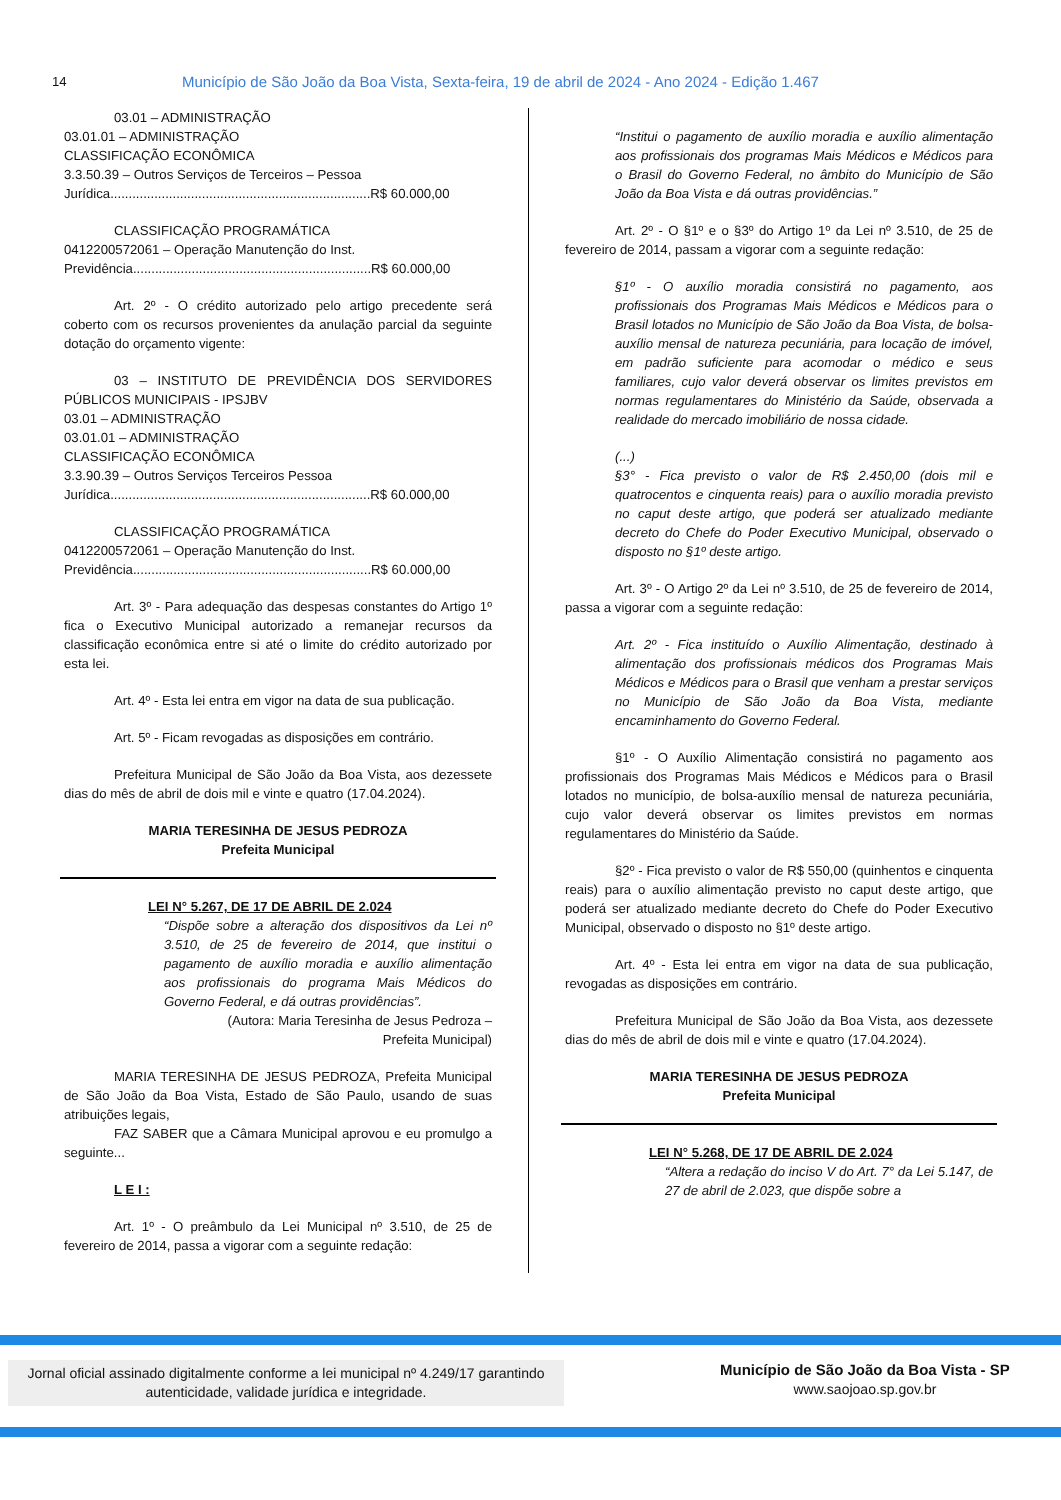14 Município de São João da Boa Vista, Sexta-feira, 19 de abril de 2024 - Ano 2024 - Edição 1.467
03.01 – ADMINISTRAÇÃO
03.01.01 – ADMINISTRAÇÃO
CLASSIFICAÇÃO ECONÔMICA
3.3.50.39 – Outros Serviços de Terceiros – Pessoa
Jurídica.......................................................................R$ 60.000,00
CLASSIFICAÇÃO PROGRAMÁTICA
0412200572061 – Operação Manutenção do Inst.
Previdência.................................................................R$ 60.000,00
Art. 2º - O crédito autorizado pelo artigo precedente será coberto com os recursos provenientes da anulação parcial da seguinte dotação do orçamento vigente:
03 – INSTITUTO DE PREVIDÊNCIA DOS SERVIDORES PÚBLICOS MUNICIPAIS - IPSJBV
03.01 – ADMINISTRAÇÃO
03.01.01 – ADMINISTRAÇÃO
CLASSIFICAÇÃO ECONÔMICA
3.3.90.39 – Outros Serviços Terceiros Pessoa
Jurídica.......................................................................R$ 60.000,00
CLASSIFICAÇÃO PROGRAMÁTICA
0412200572061 – Operação Manutenção do Inst.
Previdência.................................................................R$ 60.000,00
Art. 3º - Para adequação das despesas constantes do Artigo 1º fica o Executivo Municipal autorizado a remanejar recursos da classificação econômica entre si até o limite do crédito autorizado por esta lei.
Art. 4º - Esta lei entra em vigor na data de sua publicação.
Art. 5º - Ficam revogadas as disposições em contrário.
Prefeitura Municipal de São João da Boa Vista, aos dezessete dias do mês de abril de dois mil e vinte e quatro (17.04.2024).
MARIA TERESINHA DE JESUS PEDROZA
Prefeita Municipal
LEI N° 5.267, DE 17 DE ABRIL DE 2.024
“Dispõe sobre a alteração dos dispositivos da Lei nº 3.510, de 25 de fevereiro de 2014, que institui o pagamento de auxílio moradia e auxílio alimentação aos profissionais do programa Mais Médicos do Governo Federal, e dá outras providências”.
(Autora: Maria Teresinha de Jesus Pedroza –
Prefeita Municipal)
MARIA TERESINHA DE JESUS PEDROZA, Prefeita Municipal de São João da Boa Vista, Estado de São Paulo, usando de suas atribuições legais,
FAZ SABER que a Câmara Municipal aprovou e eu promulgo a seguinte...
L E I :
Art. 1º - O preâmbulo da Lei Municipal nº 3.510, de 25 de fevereiro de 2014, passa a vigorar com a seguinte redação:
“Institui o pagamento de auxílio moradia e auxílio alimentação aos profissionais dos programas Mais Médicos e Médicos para o Brasil do Governo Federal, no âmbito do Município de São João da Boa Vista e dá outras providências.”
Art. 2º - O §1º e o §3º do Artigo 1º da Lei nº 3.510, de 25 de fevereiro de 2014, passam a vigorar com a seguinte redação:
§1º - O auxílio moradia consistirá no pagamento, aos profissionais dos Programas Mais Médicos e Médicos para o Brasil lotados no Município de São João da Boa Vista, de bolsa-auxílio mensal de natureza pecuniária, para locação de imóvel, em padrão suficiente para acomodar o médico e seus familiares, cujo valor deverá observar os limites previstos em normas regulamentares do Ministério da Saúde, observada a realidade do mercado imobiliário de nossa cidade.
(...)
§3° - Fica previsto o valor de R$ 2.450,00 (dois mil e quatrocentos e cinquenta reais) para o auxílio moradia previsto no caput deste artigo, que poderá ser atualizado mediante decreto do Chefe do Poder Executivo Municipal, observado o disposto no §1º deste artigo.
Art. 3º - O Artigo 2º da Lei nº 3.510, de 25 de fevereiro de 2014, passa a vigorar com a seguinte redação:
Art. 2º - Fica instituído o Auxílio Alimentação, destinado à alimentação dos profissionais médicos dos Programas Mais Médicos e Médicos para o Brasil que venham a prestar serviços no Município de São João da Boa Vista, mediante encaminhamento do Governo Federal.
§1º - O Auxílio Alimentação consistirá no pagamento aos profissionais dos Programas Mais Médicos e Médicos para o Brasil lotados no município, de bolsa-auxílio mensal de natureza pecuniária, cujo valor deverá observar os limites previstos em normas regulamentares do Ministério da Saúde.
§2º - Fica previsto o valor de R$ 550,00 (quinhentos e cinquenta reais) para o auxílio alimentação previsto no caput deste artigo, que poderá ser atualizado mediante decreto do Chefe do Poder Executivo Municipal, observado o disposto no §1º deste artigo.
Art. 4º - Esta lei entra em vigor na data de sua publicação, revogadas as disposições em contrário.
Prefeitura Municipal de São João da Boa Vista, aos dezessete dias do mês de abril de dois mil e vinte e quatro (17.04.2024).
MARIA TERESINHA DE JESUS PEDROZA
Prefeita Municipal
LEI N° 5.268, DE 17 DE ABRIL DE 2.024
“Altera a redação do inciso V do Art. 7° da Lei 5.147, de 27 de abril de 2.023, que dispõe sobre a
Jornal oficial assinado digitalmente conforme a lei municipal nº 4.249/17 garantindo
autenticidade, validade jurídica e integridade.
Município de São João da Boa Vista - SP
www.saojoao.sp.gov.br